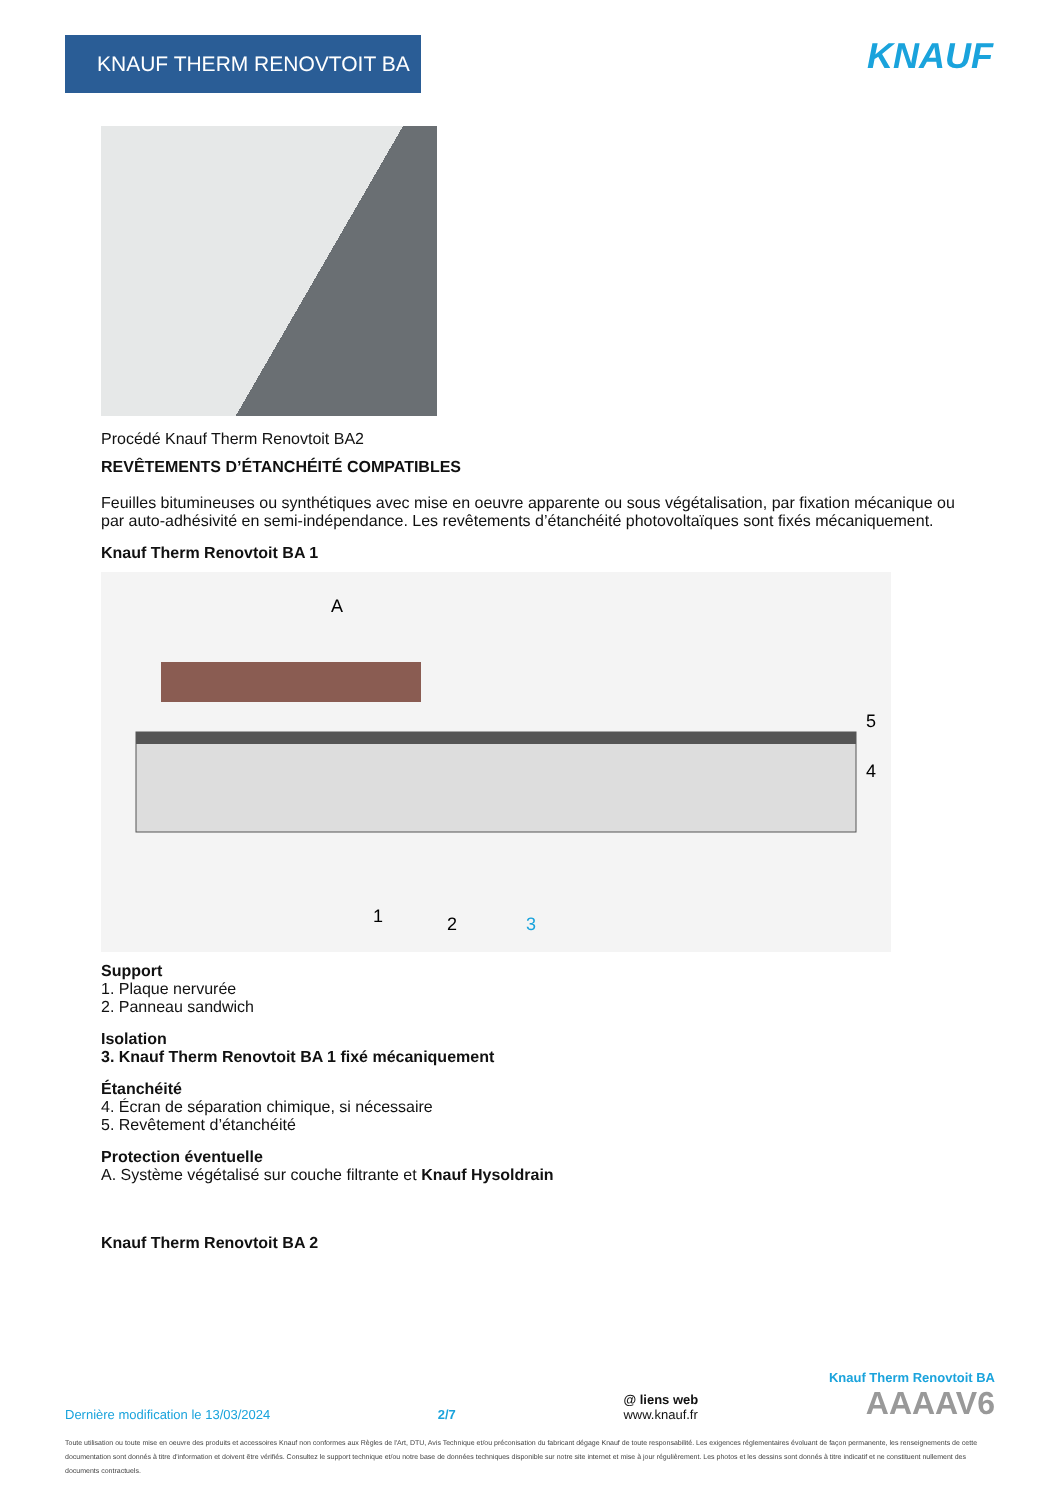KNAUF THERM RENOVTOIT BA KNAUF
Procédé Knauf Therm Renovtoit BA2
REVÊTEMENTS D’ÉTANCHÉITÉ COMPATIBLES
Feuilles bitumineuses ou synthétiques avec mise en oeuvre apparente ou sous végétalisation, par fixation mécanique ou par auto-adhésivité en semi-indépendance. Les revêtements d’étanchéité photovoltaïques sont fixés mécaniquement.
Knauf Therm Renovtoit BA 1
A
5
4
1
2
3
Support
1. Plaque nervurée
2. Panneau sandwich
Isolation
3. Knauf Therm Renovtoit BA 1 fixé mécaniquement
Étanchéité
4. Écran de séparation chimique, si nécessaire
5. Revêtement d’étanchéité
Protection éventuelle
A. Système végétalisé sur couche filtrante et Knauf Hysoldrain
Knauf Therm Renovtoit BA 2
Knauf Therm Renovtoit BA
Dernière modification le 13/03/2024 2/7 @ liens web
www.knauf.fr AAAAV6
Toute utilisation ou toute mise en oeuvre des produits et accessoires Knauf non conformes aux Règles de l'Art, DTU, Avis Technique et/ou préconisation du fabricant dégage Knauf de toute responsabilité. Les exigences réglementaires évoluant de façon permanente, les renseignements de cette documentation sont donnés à titre d'information et doivent être vérifiés. Consultez le support technique et/ou notre base de données techniques disponible sur notre site internet et mise à jour régulièrement. Les photos et les dessins sont donnés à titre indicatif et ne constituent nullement des documents contractuels.